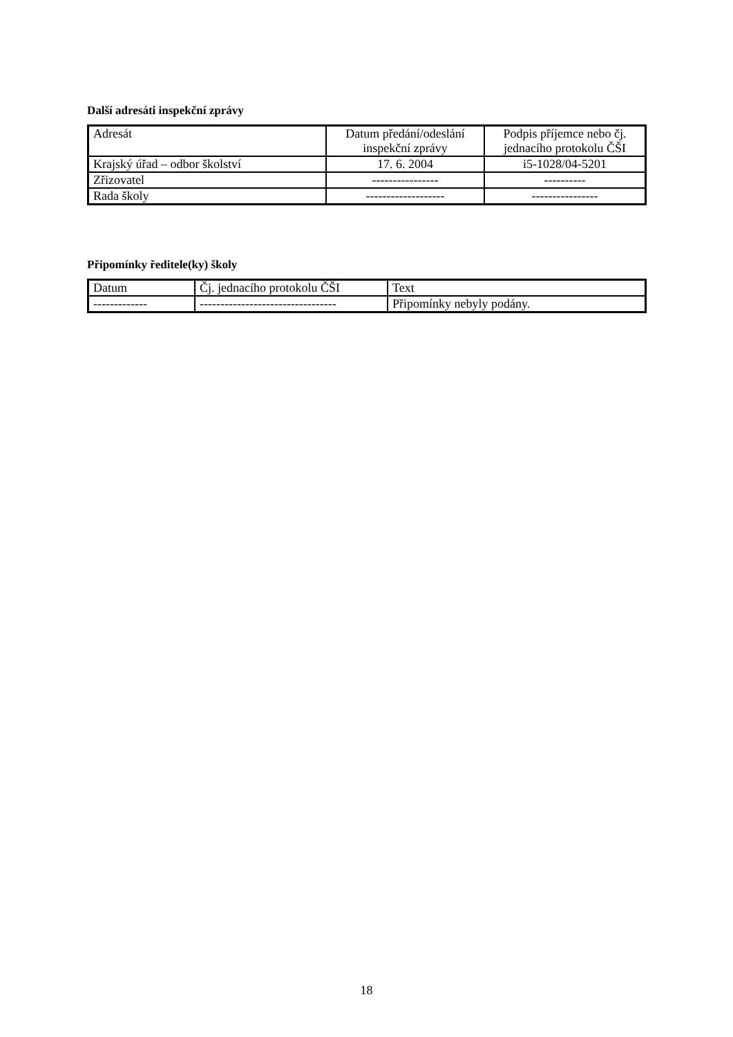Další adresáti inspekční zprávy
| Adresát | Datum předání/odeslání inspekční zprávy | Podpis příjemce nebo čj. jednacího protokolu ČŠI |
| --- | --- | --- |
| Krajský úřad – odbor školství | 17. 6. 2004 | i5-1028/04-5201 |
| Zřizovatel | ---------------- | ---------- |
| Rada školy | ------------------- | ---------------- |
Připomínky ředitele(ky) školy
| Datum | Čj. jednacího protokolu ČŠI | Text |
| --- | --- | --- |
| ------------- | --------------------------------- | Připomínky nebyly podány. |
18